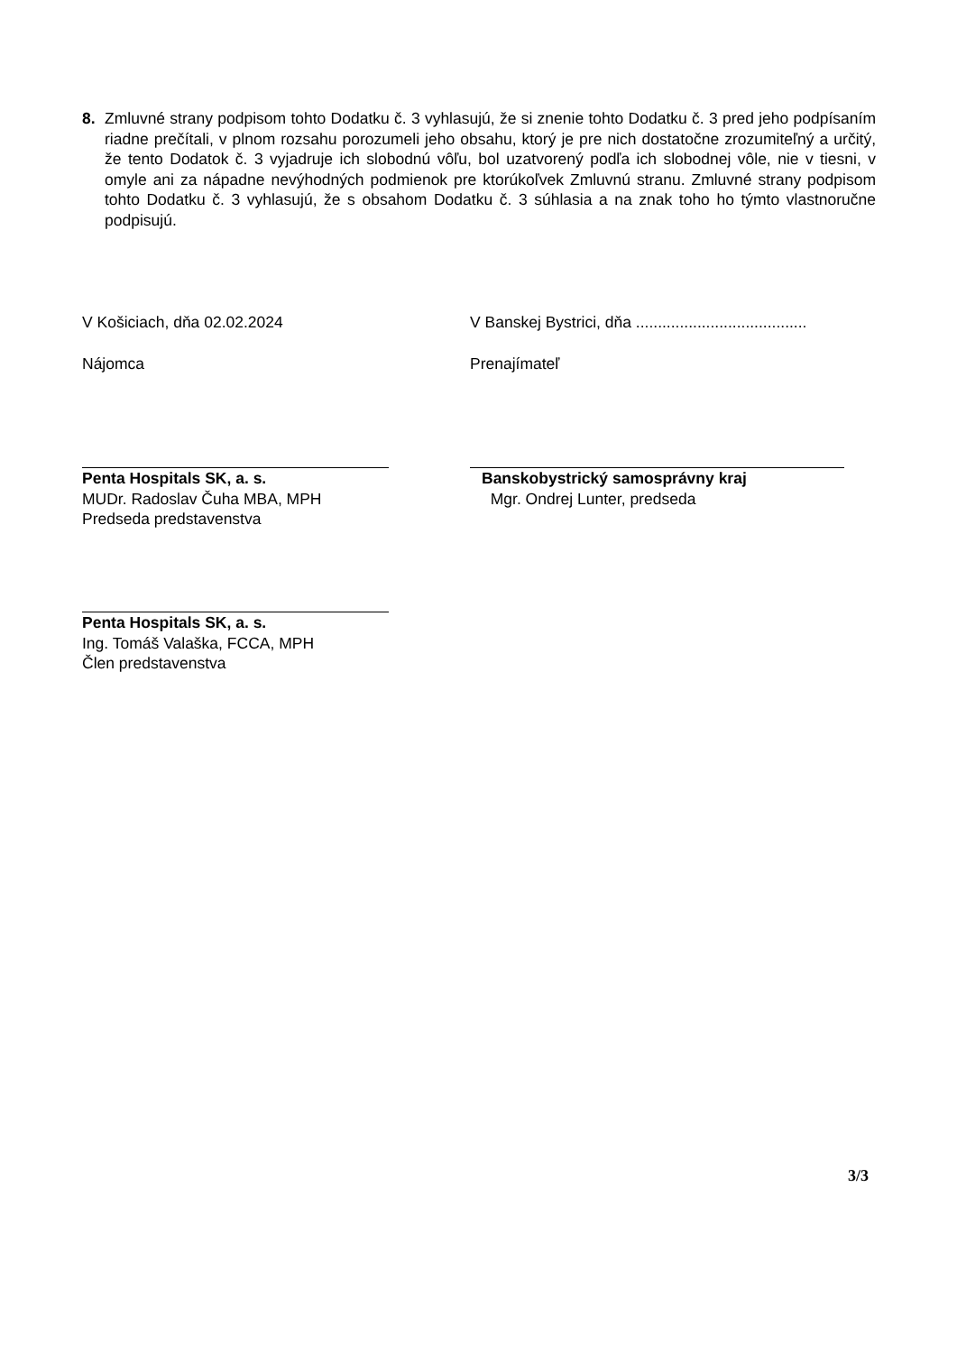8. Zmluvné strany podpisom tohto Dodatku č. 3 vyhlasujú, že si znenie tohto Dodatku č. 3 pred jeho podpísaním riadne prečítali, v plnom rozsahu porozumeli jeho obsahu, ktorý je pre nich dostatočne zrozumiteľný a určitý, že tento Dodatok č. 3 vyjadruje ich slobodnú vôľu, bol uzatvorený podľa ich slobodnej vôle, nie v tiesni, v omyle ani za nápadne nevýhodných podmienok pre ktorúkoľvek Zmluvnú stranu. Zmluvné strany podpisom tohto Dodatku č. 3 vyhlasujú, že s obsahom Dodatku č. 3 súhlasia a na znak toho ho týmto vlastnoručne podpisujú.
V Košiciach, dňa 02.02.2024 V Banskej Bystrici, dňa .......................................
Nájomca Prenajímateľ
Penta Hospitals SK, a. s.
MUDr. Radoslav Čuha MBA, MPH
Predseda predstavenstva
Banskobystrický samosprávny kraj
Mgr. Ondrej Lunter, predseda
Penta Hospitals SK, a. s.
Ing. Tomáš Valaška, FCCA, MPH
Člen predstavenstva
3/3